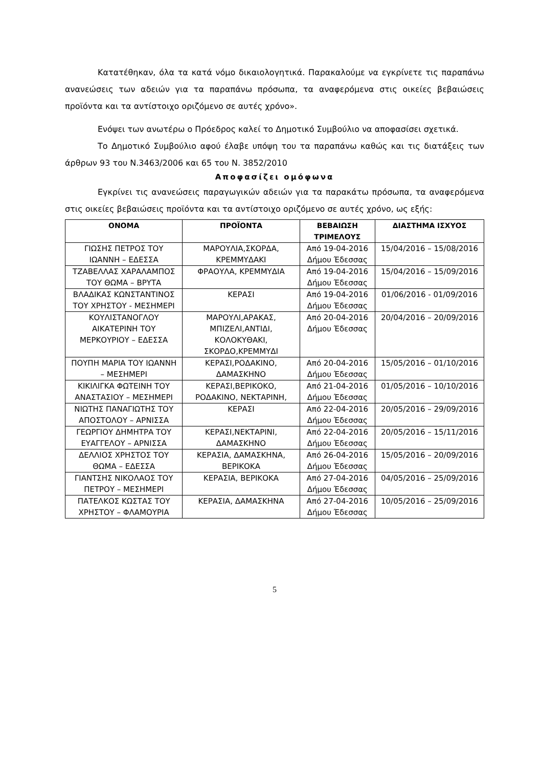Κατατέθηκαν, όλα τα κατά νόμο δικαιολογητικά. Παρακαλούμε να εγκρίνετε τις παραπάνω ανανεώσεις των αδειών για τα παραπάνω πρόσωπα, τα αναφερόμενα στις οικείες βεβαιώσεις προϊόντα και τα αντίστοιχο οριζόμενο σε αυτές χρόνο».
Ενόψει των ανωτέρω ο Πρόεδρος καλεί το Δημοτικό Συμβούλιο να αποφασίσει σχετικά.
Το Δημοτικό Συμβούλιο αφού έλαβε υπόψη του τα παραπάνω καθώς και τις διατάξεις των άρθρων 93 του Ν.3463/2006 και 65 του Ν. 3852/2010
Αποφασίζει ομόφωνα
Εγκρίνει τις ανανεώσεις παραγωγικών αδειών για τα παρακάτω πρόσωπα, τα αναφερόμενα στις οικείες βεβαιώσεις προϊόντα και τα αντίστοιχο οριζόμενο σε αυτές χρόνο, ως εξής:
| ΟΝΟΜΑ | ΠΡΟΪΟΝΤΑ | ΒΕΒΑΙΩΣΗ ΤΡΙΜΕΛΟΥΣ | ΔΙΑΣΤΗΜΑ ΙΣΧΥΟΣ |
| --- | --- | --- | --- |
| ΓΙΩΣΗΣ ΠΕΤΡΟΣ ΤΟΥ ΙΩΑΝΝΗ – ΕΔΕΣΣΑ | ΜΑΡΟΥΛΙΑ,ΣΚΟΡΔΑ, ΚΡΕΜΜΥΔΑΚΙ | Από 19-04-2016 Δήμου Έδεσσας | 15/04/2016 – 15/08/2016 |
| ΤΖΑΒΕΛΛΑΣ ΧΑΡΑΛΑΜΠΟΣ ΤΟΥ ΘΩΜΑ – ΒΡΥΤΑ | ΦΡΑΟΥΛΑ, ΚΡΕΜΜΥΔΙΑ | Από 19-04-2016 Δήμου Έδεσσας | 15/04/2016 – 15/09/2016 |
| ΒΛΑΔΙΚΑΣ ΚΩΝΣΤΑΝΤΙΝΟΣ ΤΟΥ ΧΡΗΣΤΟΥ - ΜΕΣΗΜΕΡΙ | ΚΕΡΑΣΙ | Από 19-04-2016 Δήμου Έδεσσας | 01/06/2016 - 01/09/2016 |
| ΚΟΥΛΙΣΤΑΝΟΓΛΟΥ ΑΙΚΑΤΕΡΙΝΗ ΤΟΥ ΜΕΡΚΟΥΡΙΟΥ – ΕΔΕΣΣΑ | ΜΑΡΟΥΛΙ,ΑΡΑΚΑΣ, ΜΠΙΖΕΛΙ,ΑΝΤΙΔΙ, ΚΟΛΟΚΥΘΑΚΙ, ΣΚΟΡΔΟ,ΚΡΕΜΜΥΔΙ | Από 20-04-2016 Δήμου Έδεσσας | 20/04/2016 – 20/09/2016 |
| ΠΟΥΠΗ ΜΑΡΙΑ ΤΟΥ ΙΩΑΝΝΗ – ΜΕΣΗΜΕΡΙ | ΚΕΡΑΣΙ,ΡΟΔΑΚΙΝΟ, ΔΑΜΑΣΚΗΝΟ | Από 20-04-2016 Δήμου Έδεσσας | 15/05/2016 – 01/10/2016 |
| ΚΙΚΙΛΙΓΚΑ ΦΩΤΕΙΝΗ ΤΟΥ ΑΝΑΣΤΑΣΙΟΥ – ΜΕΣΗΜΕΡΙ | ΚΕΡΑΣΙ,ΒΕΡΙΚΟΚΟ, ΡΟΔΑΚΙΝΟ, ΝΕΚΤΑΡΙΝΗ, | Από 21-04-2016 Δήμου Έδεσσας | 01/05/2016 – 10/10/2016 |
| ΝΙΩΤΗΣ ΠΑΝΑΓΙΩΤΗΣ ΤΟΥ ΑΠΟΣΤΟΛΟΥ – ΑΡΝΙΣΣΑ | ΚΕΡΑΣΙ | Από 22-04-2016 Δήμου Έδεσσας | 20/05/2016 – 29/09/2016 |
| ΓΕΩΡΓΙΟΥ ΔΗΜΗΤΡΑ ΤΟΥ ΕΥΑΓΓΕΛΟΥ – ΑΡΝΙΣΣΑ | ΚΕΡΑΣΙ,ΝΕΚΤΑΡΙΝΙ, ΔΑΜΑΣΚΗΝΟ | Από 22-04-2016 Δήμου Έδεσσας | 20/05/2016 – 15/11/2016 |
| ΔΕΛΛΙΟΣ ΧΡΗΣΤΟΣ ΤΟΥ ΘΩΜΑ – ΕΔΕΣΣΑ | ΚΕΡΑΣΙΑ, ΔΑΜΑΣΚΗΝΑ, ΒΕΡΙΚΟΚΑ | Από 26-04-2016 Δήμου Έδεσσας | 15/05/2016 – 20/09/2016 |
| ΓΙΑΝΤΣΗΣ ΝΙΚΟΛΑΟΣ ΤΟΥ ΠΕΤΡΟΥ – ΜΕΣΗΜΕΡΙ | ΚΕΡΑΣΙΑ, ΒΕΡΙΚΟΚΑ | Από 27-04-2016 Δήμου Έδεσσας | 04/05/2016 – 25/09/2016 |
| ΠΑΤΕΛΚΟΣ ΚΩΣΤΑΣ ΤΟΥ ΧΡΗΣΤΟΥ – ΦΛΑΜΟΥΡΙΑ | ΚΕΡΑΣΙΑ, ΔΑΜΑΣΚΗΝΑ | Από 27-04-2016 Δήμου Έδεσσας | 10/05/2016 – 25/09/2016 |
5